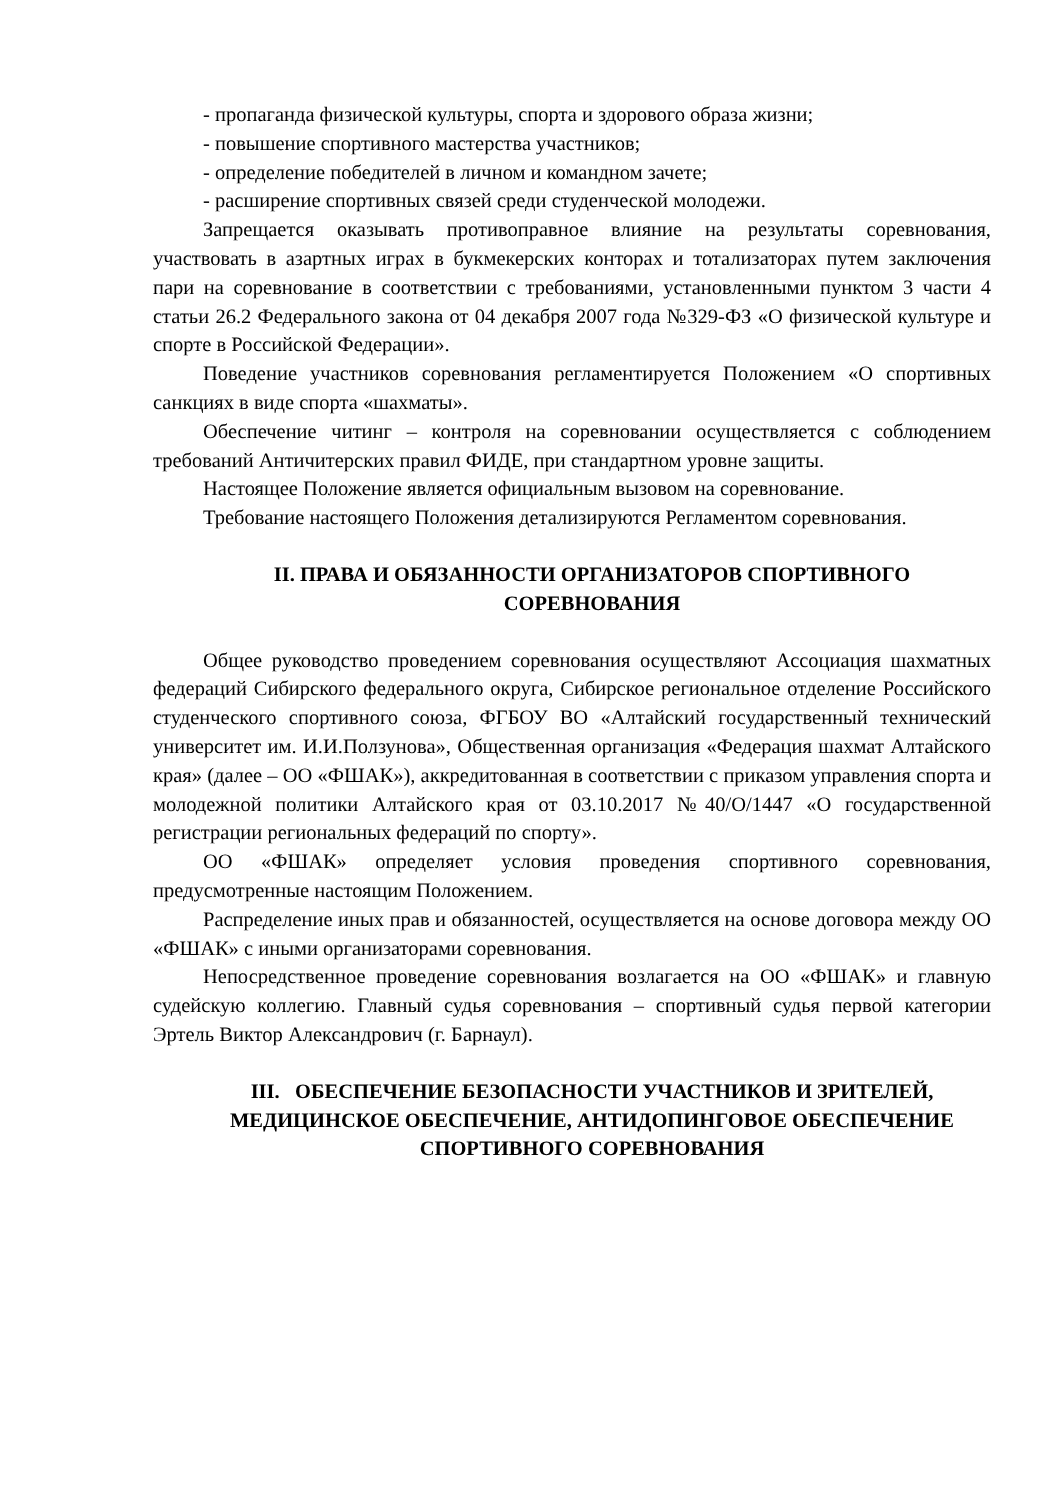- пропаганда физической культуры, спорта и здорового образа жизни;
- повышение спортивного мастерства участников;
- определение победителей в личном и командном зачете;
- расширение спортивных связей среди студенческой молодежи.
Запрещается оказывать противоправное влияние на результаты соревнования, участвовать в азартных играх в букмекерских конторах и тотализаторах путем заключения пари на соревнование в соответствии с требованиями, установленными пунктом 3 части 4 статьи 26.2 Федерального закона от 04 декабря 2007 года №329-ФЗ «О физической культуре и спорте в Российской Федерации».
Поведение участников соревнования регламентируется Положением «О спортивных санкциях в виде спорта «шахматы».
Обеспечение читинг – контроля на соревновании осуществляется с соблюдением требований Античитерских правил ФИДЕ, при стандартном уровне защиты.
Настоящее Положение является официальным вызовом на соревнование.
Требование настоящего Положения детализируются Регламентом соревнования.
II. ПРАВА И ОБЯЗАННОСТИ ОРГАНИЗАТОРОВ СПОРТИВНОГО СОРЕВНОВАНИЯ
Общее руководство проведением соревнования осуществляют Ассоциация шахматных федераций Сибирского федерального округа, Сибирское региональное отделение Российского студенческого спортивного союза, ФГБОУ ВО «Алтайский государственный технический университет им. И.И.Ползунова», Общественная организация «Федерация шахмат Алтайского края» (далее – ОО «ФШАК»), аккредитованная в соответствии с приказом управления спорта и молодежной политики Алтайского края от 03.10.2017 №40/О/1447 «О государственной регистрации региональных федераций по спорту».
ОО «ФШАК» определяет условия проведения спортивного соревнования, предусмотренные настоящим Положением.
Распределение иных прав и обязанностей, осуществляется на основе договора между ОО «ФШАК» с иными организаторами соревнования.
Непосредственное проведение соревнования возлагается на ОО «ФШАК» и главную судейскую коллегию. Главный судья соревнования – спортивный судья первой категории Эртель Виктор Александрович (г. Барнаул).
III. ОБЕСПЕЧЕНИЕ БЕЗОПАСНОСТИ УЧАСТНИКОВ И ЗРИТЕЛЕЙ, МЕДИЦИНСКОЕ ОБЕСПЕЧЕНИЕ, АНТИДОПИНГОВОЕ ОБЕСПЕЧЕНИЕ СПОРТИВНОГО СОРЕВНОВАНИЯ